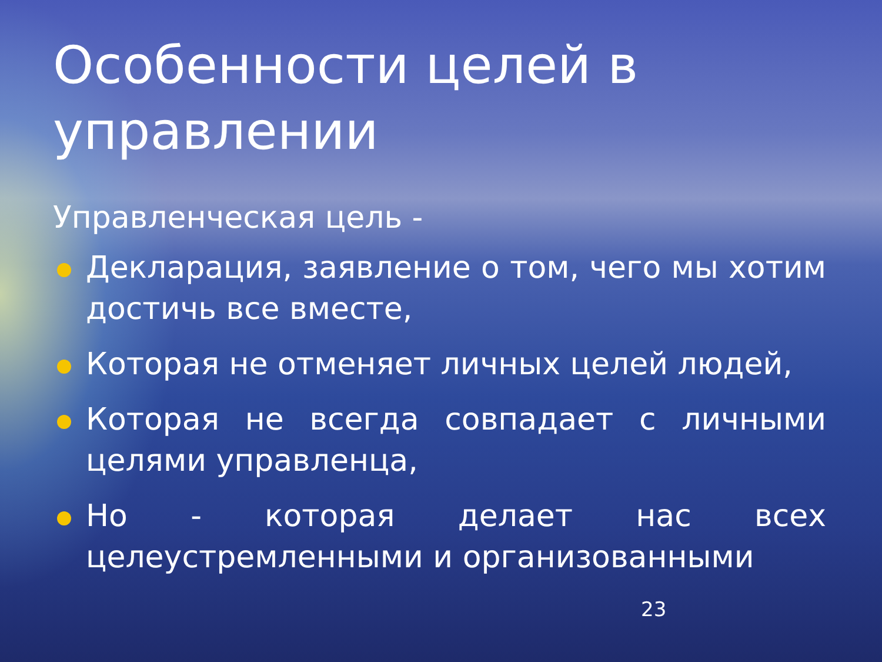Особенности целей в управлении
Управленческая цель -
Декларация, заявление о том, чего мы хотим достичь все вместе,
Которая не отменяет личных целей людей,
Которая не всегда совпадает с личными целями управленца,
Но - которая делает нас всех целеустремленными и организованными
23